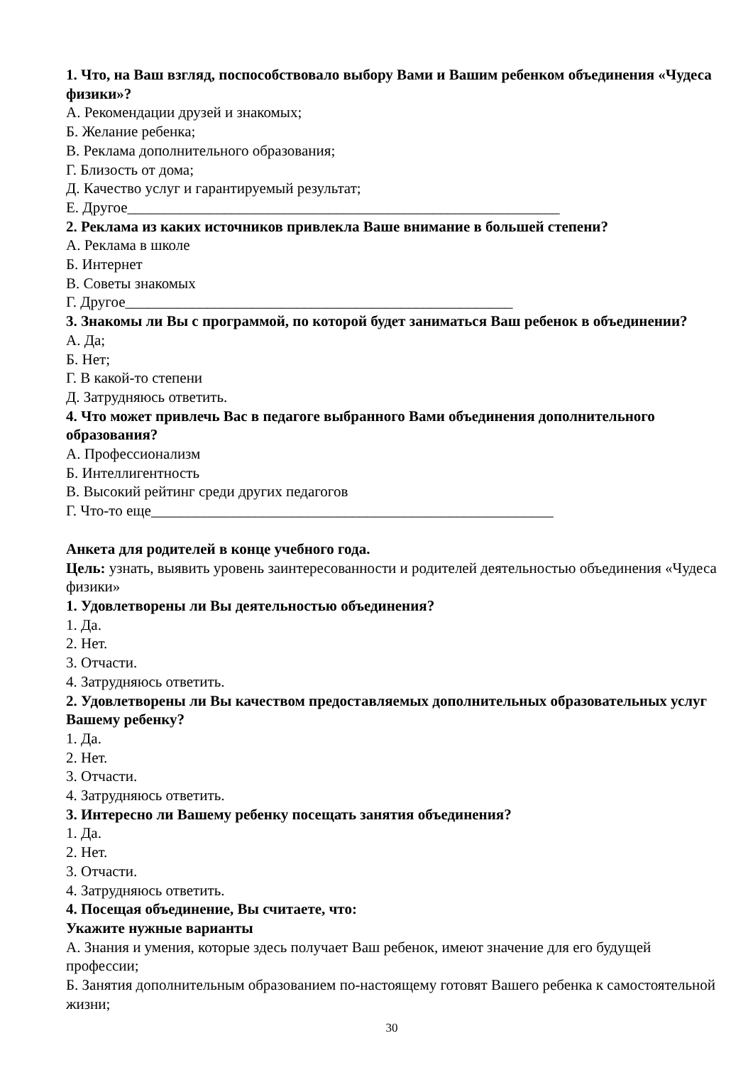1. Что, на Ваш взгляд, поспособствовало выбору Вами и Вашим ребенком объединения «Чудеса физики»?
А. Рекомендации друзей и знакомых;
Б. Желание ребенка;
В. Реклама дополнительного образования;
Г. Близость от дома;
Д. Качество услуг и гарантируемый результат;
Е. Другое__________________________________________________________
2. Реклама из каких источников привлекла Ваше внимание в большей степени?
А. Реклама в школе
Б. Интернет
В. Советы знакомых
Г. Другое____________________________________________________
3. Знакомы ли Вы с программой, по которой будет заниматься Ваш ребенок в объединении?
А. Да;
Б. Нет;
Г. В какой-то степени
Д. Затрудняюсь ответить.
4. Что может привлечь Вас в педагоге выбранного Вами объединения дополнительного образования?
А. Профессионализм
Б. Интеллигентность
В. Высокий рейтинг среди других педагогов
Г. Что-то еще______________________________________________________
Анкета для родителей в конце учебного года.
Цель: узнать, выявить уровень заинтересованности и родителей деятельностью объединения «Чудеса физики»
1. Удовлетворены ли Вы деятельностью объединения?
1. Да.
2. Нет.
3. Отчасти.
4. Затрудняюсь ответить.
2. Удовлетворены ли Вы качеством предоставляемых дополнительных образовательных услуг Вашему ребенку?
1. Да.
2. Нет.
3. Отчасти.
4. Затрудняюсь ответить.
3. Интересно ли Вашему ребенку посещать занятия объединения?
1. Да.
2. Нет.
3. Отчасти.
4. Затрудняюсь ответить.
4. Посещая объединение, Вы считаете, что:
Укажите нужные варианты
А. Знания и умения, которые здесь получает Ваш ребенок, имеют значение для его будущей профессии;
Б. Занятия дополнительным образованием по-настоящему готовят Вашего ребенка к самостоятельной жизни;
30